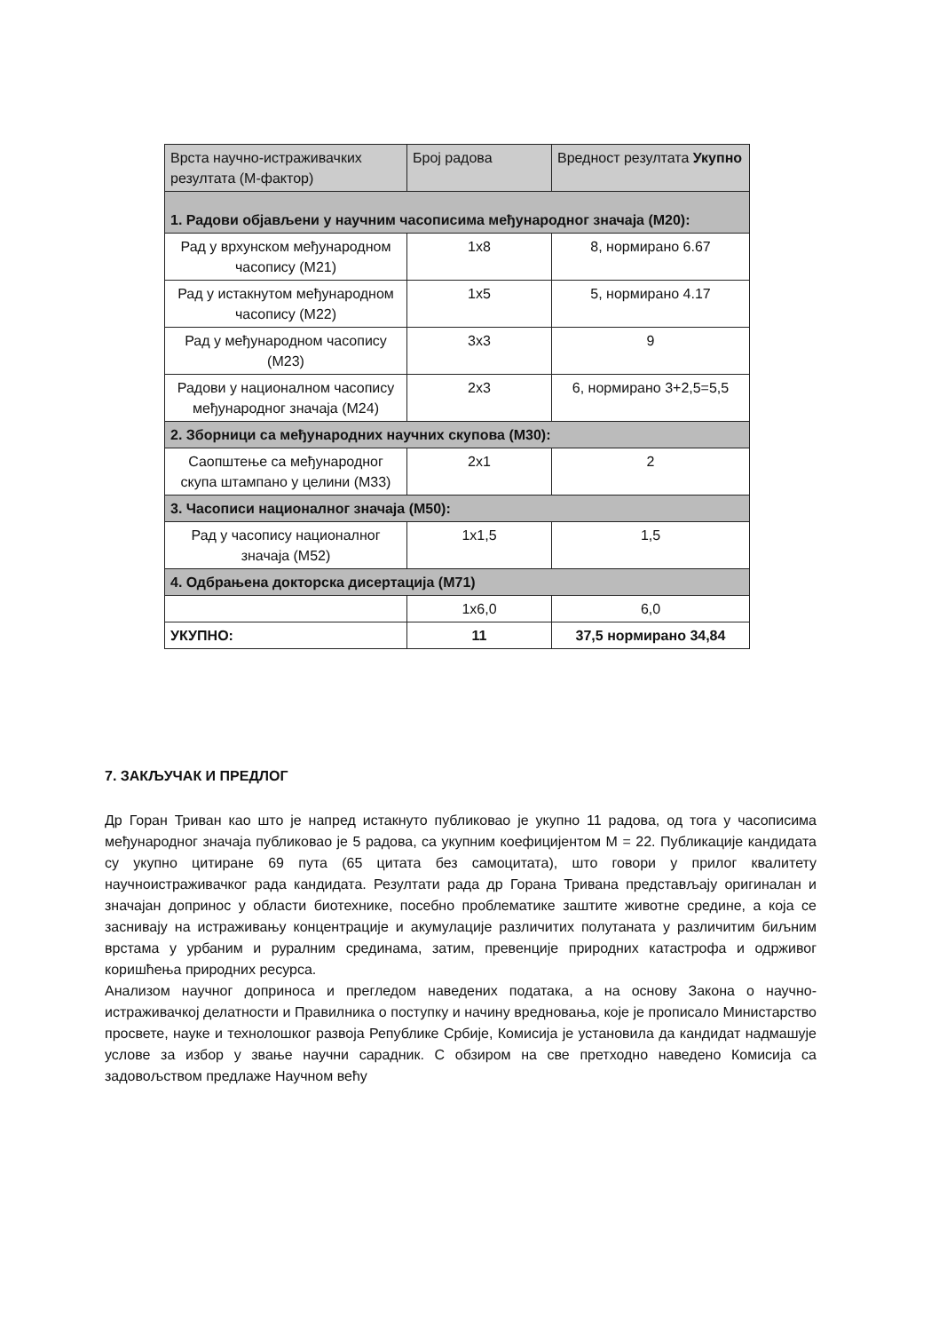| Врста научно-истраживачких резултата (М-фактор) | Број радова | Вредност резултата Укупно |
| --- | --- | --- |
| 1. Радови објављени у научним часописима међународног значаја (М20): | | |
| Рад у врхунском међународном часопису (М21) | 1x8 | 8, нормирано 6.67 |
| Рад у истакнутом међународном часопису (М22) | 1x5 | 5, нормирано 4.17 |
| Рад у међународном часопису (М23) | 3x3 | 9 |
| Радови у националном часопису међународног значаја (М24) | 2x3 | 6, нормирано 3+2,5=5,5 |
| 2. Зборници са међународних научних скупова (М30): | | |
| Саопштење са међународног скупа штампано у целини (М33) | 2x1 | 2 |
| 3. Часописи националног значаја (М50): | | |
| Рад у часопису националног значаја (М52) | 1x1,5 | 1,5 |
| 4. Одбрањена докторска дисертација (М71) | | |
| | 1x6,0 | 6,0 |
| УКУПНО: | 11 | 37,5 нормирано 34,84 |
7. ЗАКЉУЧАК И ПРЕДЛОГ
Др Горан Триван као што је напред истакнуто публиковао је укупно 11 радова, од тога у часописима међународног значаја публиковао је 5 радова, са укупним коефицијентом М = 22. Публикације кандидата су укупно цитиране 69 пута (65 цитата без самоцитата), што говори у прилог квалитету научноистраживачког рада кандидата. Резултати рада др Горана Тривана представљају оригиналан и значајан допринос у области биотехнике, посебно проблематике заштите животне средине, а која се заснивају на истраживању концентрације и акумулације различитих полутаната у различитим биљним врстама у урбаним и руралним срединама, затим, превенције природних катастрофа и одрживог коришћења природних ресурса.
Анализом научног доприноса и прегледом наведених података, а на основу Закона о научно-истраживачкој делатности и Правилника о поступку и начину вредновања, које је прописало Министарство просвете, науке и технолошког развоја Републике Србије, Комисија је установила да кандидат надмашује услове за избор у звање научни сарадник. С обзиром на све претходно наведено Комисија са задовољством предлаже Научном већу